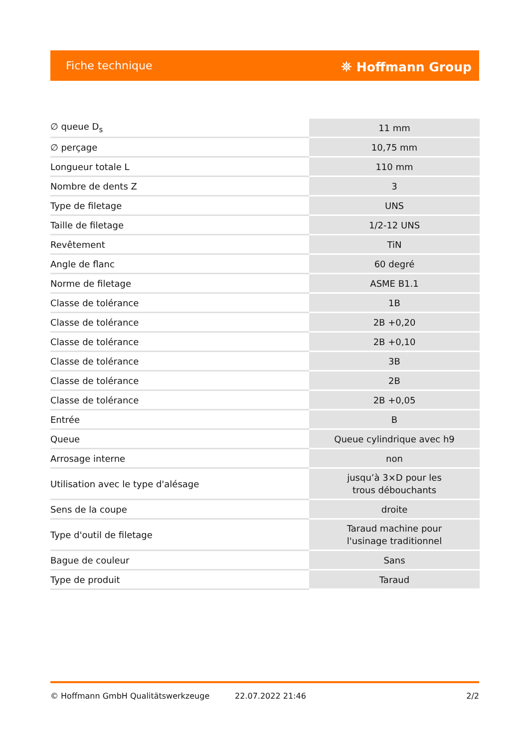Fiche technique ⛯ Hoffmann Group
| ∅ queue D<sub>s</sub> | 11 mm |
| ∅ perçage | 10,75 mm |
| Longueur totale L | 110 mm |
| Nombre de dents Z | 3 |
| Type de filetage | UNS |
| Taille de filetage | 1/2-12 UNS |
| Revêtement | TiN |
| Angle de flanc | 60 degré |
| Norme de filetage | ASME B1.1 |
| Classe de tolérance | 1B |
| Classe de tolérance | 2B +0,20 |
| Classe de tolérance | 2B +0,10 |
| Classe de tolérance | 3B |
| Classe de tolérance | 2B |
| Classe de tolérance | 2B +0,05 |
| Entrée | B |
| Queue | Queue cylindrique avec h9 |
| Arrosage interne | non |
| Utilisation avec le type d'alésage | jusqu’à 3×D pour les trous débouchants |
| Sens de la coupe | droite |
| Type d'outil de filetage | Taraud machine pour l'usinage traditionnel |
| Bague de couleur | Sans |
| Type de produit | Taraud |
© Hoffmann GmbH Qualitätswerkzeuge 22.07.2022 21:46 2/2